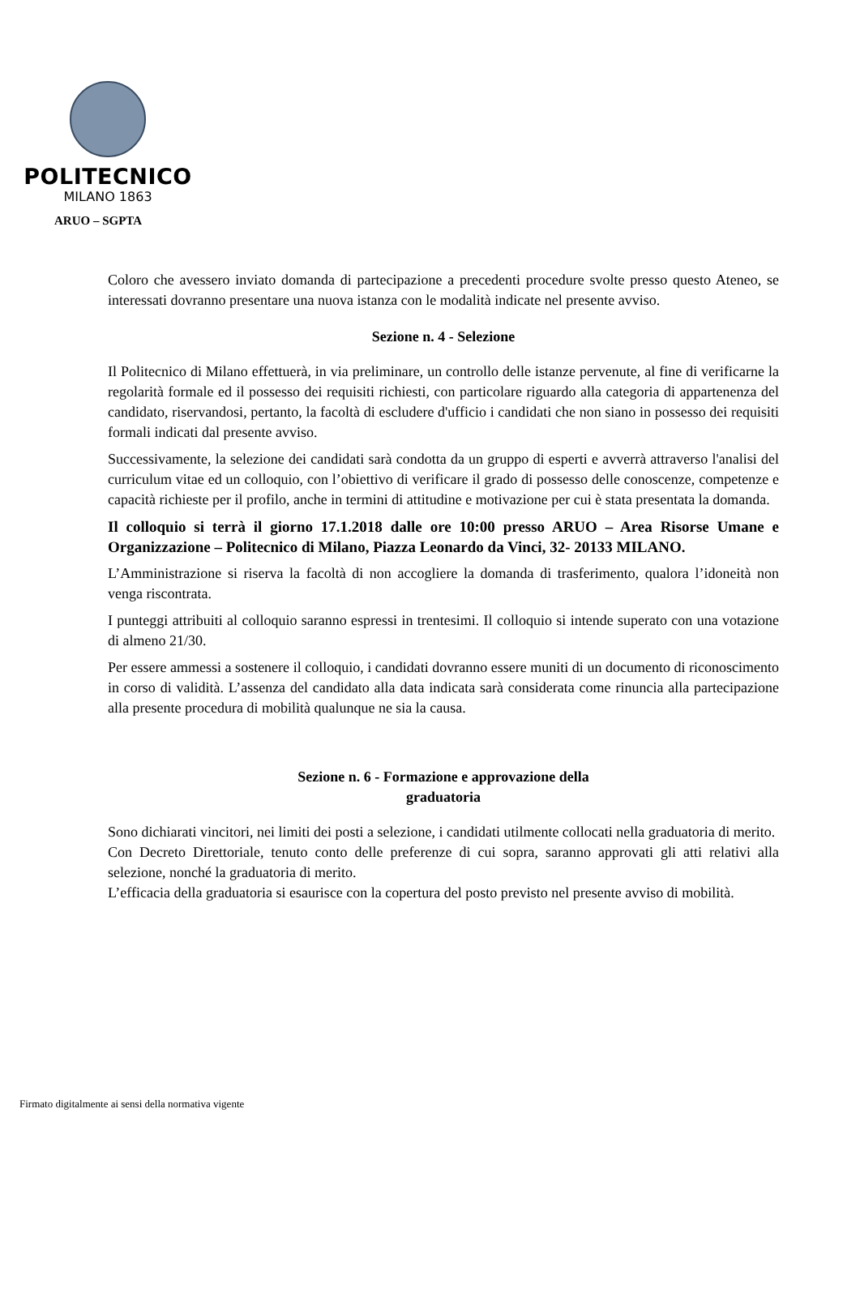POLITECNICO
MILANO 1863
ARUO – SGPTA
Coloro che avessero inviato domanda di partecipazione a precedenti procedure svolte presso questo Ateneo, se interessati dovranno presentare una nuova istanza con le modalità indicate nel presente avviso.
Sezione n. 4 - Selezione
Il Politecnico di Milano effettuerà, in via preliminare, un controllo delle istanze pervenute, al fine di verificarne la regolarità formale ed il possesso dei requisiti richiesti, con particolare riguardo alla categoria di appartenenza del candidato, riservandosi, pertanto, la facoltà di escludere d'ufficio i candidati che non siano in possesso dei requisiti formali indicati dal presente avviso.
Successivamente, la selezione dei candidati sarà condotta da un gruppo di esperti e avverrà attraverso l'analisi del curriculum vitae ed un colloquio, con l’obiettivo di verificare il grado di possesso delle conoscenze, competenze e capacità richieste per il profilo, anche in termini di attitudine e motivazione per cui è stata presentata la domanda.
Il colloquio si terrà il giorno 17.1.2018 dalle ore 10:00 presso ARUO – Area Risorse Umane e Organizzazione – Politecnico di Milano, Piazza Leonardo da Vinci, 32- 20133 MILANO.
L’Amministrazione si riserva la facoltà di non accogliere la domanda di trasferimento, qualora l’idoneità non venga riscontrata.
I punteggi attribuiti al colloquio saranno espressi in trentesimi. Il colloquio si intende superato con una votazione di almeno 21/30.
Per essere ammessi a sostenere il colloquio, i candidati dovranno essere muniti di un documento di riconoscimento in corso di validità. L’assenza del candidato alla data indicata sarà considerata come rinuncia alla partecipazione alla presente procedura di mobilità qualunque ne sia la causa.
Sezione n. 6 - Formazione e approvazione della
graduatoria
Sono dichiarati vincitori, nei limiti dei posti a selezione, i candidati utilmente collocati nella graduatoria di merito.
Con Decreto Direttoriale, tenuto conto delle preferenze di cui sopra, saranno approvati gli atti relativi alla selezione, nonché la graduatoria di merito.
L’efficacia della graduatoria si esaurisce con la copertura del posto previsto nel presente avviso di mobilità.
Firmato digitalmente ai sensi della normativa vigente